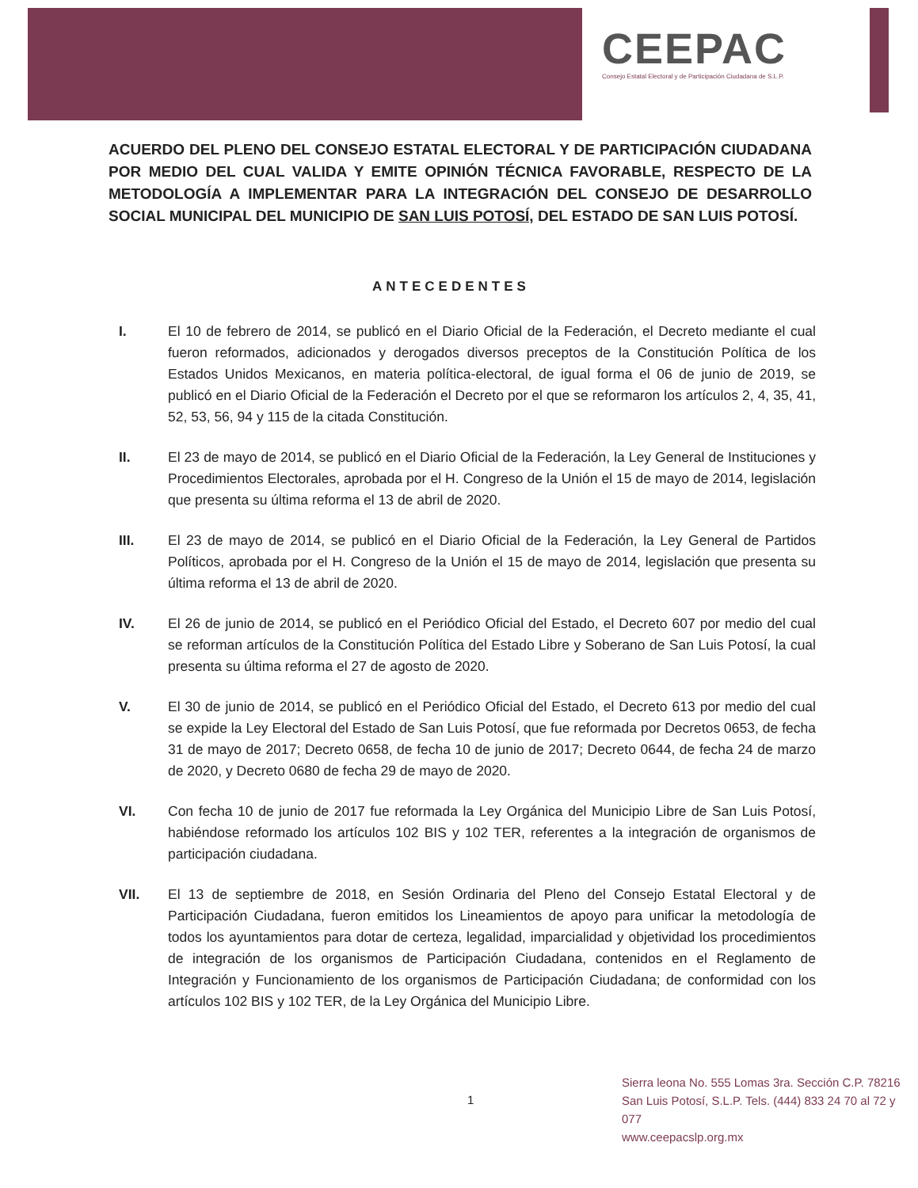CEEPAC
Consejo Estatal Electoral y de Participación Ciudadana de S.L.P.
ACUERDO DEL PLENO DEL CONSEJO ESTATAL ELECTORAL Y DE PARTICIPACIÓN CIUDADANA POR MEDIO DEL CUAL VALIDA Y EMITE OPINIÓN TÉCNICA FAVORABLE, RESPECTO DE LA METODOLOGÍA A IMPLEMENTAR PARA LA INTEGRACIÓN DEL CONSEJO DE DESARROLLO SOCIAL MUNICIPAL DEL MUNICIPIO DE SAN LUIS POTOSÍ, DEL ESTADO DE SAN LUIS POTOSÍ.
ANTECEDENTES
I. El 10 de febrero de 2014, se publicó en el Diario Oficial de la Federación, el Decreto mediante el cual fueron reformados, adicionados y derogados diversos preceptos de la Constitución Política de los Estados Unidos Mexicanos, en materia política-electoral, de igual forma el 06 de junio de 2019, se publicó en el Diario Oficial de la Federación el Decreto por el que se reformaron los artículos 2, 4, 35, 41, 52, 53, 56, 94 y 115 de la citada Constitución.
II. El 23 de mayo de 2014, se publicó en el Diario Oficial de la Federación, la Ley General de Instituciones y Procedimientos Electorales, aprobada por el H. Congreso de la Unión el 15 de mayo de 2014, legislación que presenta su última reforma el 13 de abril de 2020.
III. El 23 de mayo de 2014, se publicó en el Diario Oficial de la Federación, la Ley General de Partidos Políticos, aprobada por el H. Congreso de la Unión el 15 de mayo de 2014, legislación que presenta su última reforma el 13 de abril de 2020.
IV. El 26 de junio de 2014, se publicó en el Periódico Oficial del Estado, el Decreto 607 por medio del cual se reforman artículos de la Constitución Política del Estado Libre y Soberano de San Luis Potosí, la cual presenta su última reforma el 27 de agosto de 2020.
V. El 30 de junio de 2014, se publicó en el Periódico Oficial del Estado, el Decreto 613 por medio del cual se expide la Ley Electoral del Estado de San Luis Potosí, que fue reformada por Decretos 0653, de fecha 31 de mayo de 2017; Decreto 0658, de fecha 10 de junio de 2017; Decreto 0644, de fecha 24 de marzo de 2020, y Decreto 0680 de fecha 29 de mayo de 2020.
VI. Con fecha 10 de junio de 2017 fue reformada la Ley Orgánica del Municipio Libre de San Luis Potosí, habiéndose reformado los artículos 102 BIS y 102 TER, referentes a la integración de organismos de participación ciudadana.
VII. El 13 de septiembre de 2018, en Sesión Ordinaria del Pleno del Consejo Estatal Electoral y de Participación Ciudadana, fueron emitidos los Lineamientos de apoyo para unificar la metodología de todos los ayuntamientos para dotar de certeza, legalidad, imparcialidad y objetividad los procedimientos de integración de los organismos de Participación Ciudadana, contenidos en el Reglamento de Integración y Funcionamiento de los organismos de Participación Ciudadana; de conformidad con los artículos 102 BIS y 102 TER, de la Ley Orgánica del Municipio Libre.
1
Sierra leona No. 555 Lomas 3ra. Sección C.P. 78216
San Luis Potosí, S.L.P. Tels. (444) 833 24 70 al 72 y 077
www.ceepacslp.org.mx